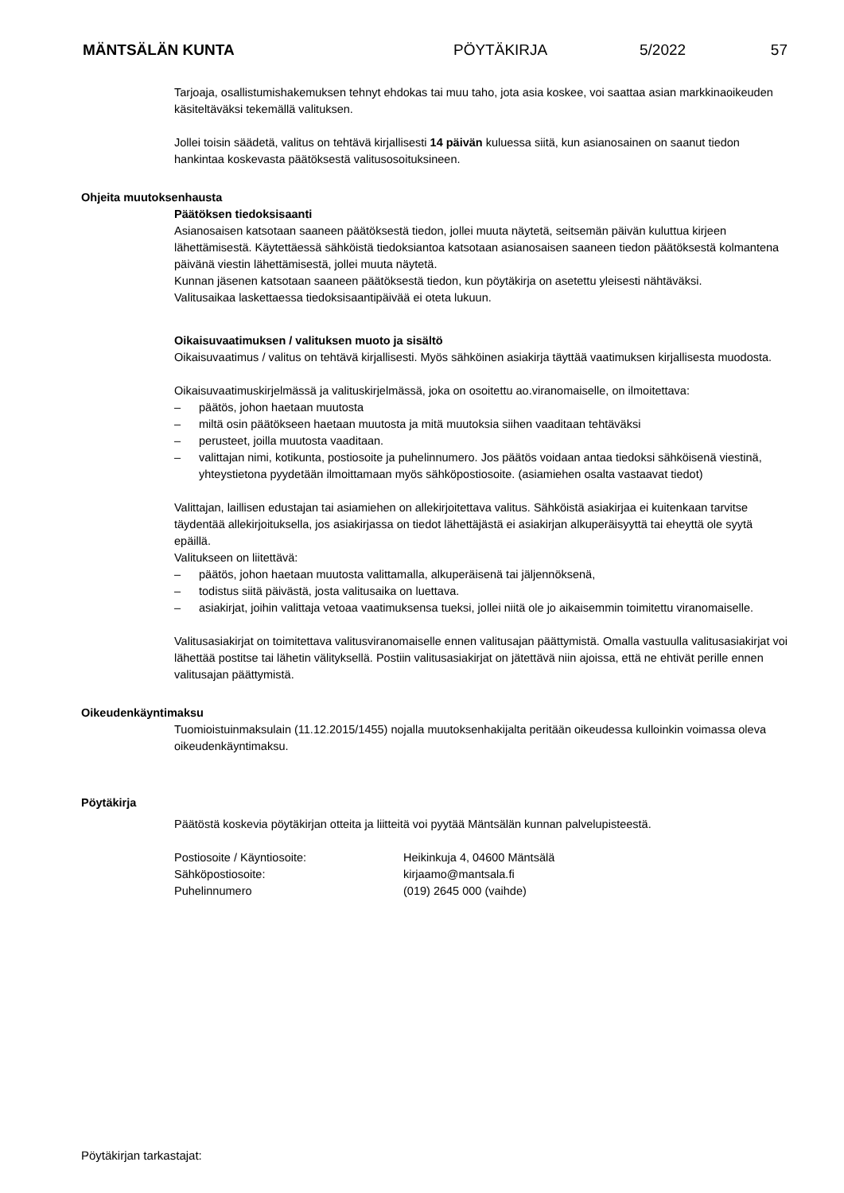MÄNTSÄLÄN KUNTA PÖYTÄKIRJA 5/2022 57
Tarjoaja, osallistumishakemuksen tehnyt ehdokas tai muu taho, jota asia koskee, voi saattaa asian markkinaoikeuden käsiteltäväksi tekemällä valituksen.
Jollei toisin säädetä, valitus on tehtävä kirjallisesti 14 päivän kuluessa siitä, kun asianosainen on saanut tiedon hankintaa koskevasta päätöksestä valitusosoituksineen.
Ohjeita muutoksenhausta
Päätöksen tiedoksisaanti
Asianosaisen katsotaan saaneen päätöksestä tiedon, jollei muuta näytetä, seitsemän päivän kuluttua kirjeen lähettämisestä. Käytettäessä sähköistä tiedoksiantoa katsotaan asianosaisen saaneen tiedon päätöksestä kolmantena päivänä viestin lähettämisestä, jollei muuta näytetä.
Kunnan jäsenen katsotaan saaneen päätöksestä tiedon, kun pöytäkirja on asetettu yleisesti nähtäväksi.
Valitusaikaa laskettaessa tiedoksisaantipäivää ei oteta lukuun.
Oikaisuvaatimuksen / valituksen muoto ja sisältö
Oikaisuvaatimus / valitus on tehtävä kirjallisesti. Myös sähköinen asiakirja täyttää vaatimuksen kirjallisesta muodosta.
Oikaisuvaatimuskirjelmässä ja valituskirjelmässä, joka on osoitettu ao.viranomaiselle, on ilmoitettava:
– päätös, johon haetaan muutosta
– miltä osin päätökseen haetaan muutosta ja mitä muutoksia siihen vaaditaan tehtäväksi
– perusteet, joilla muutosta vaaditaan.
– valittajan nimi, kotikunta, postiosoite ja puhelinnumero. Jos päätös voidaan antaa tiedoksi sähköisenä viestinä, yhteystietona pyydetään ilmoittamaan myös sähköpostiosoite. (asiamiehen osalta vastaavat tiedot)
Valittajan, laillisen edustajan tai asiamiehen on allekirjoitettava valitus. Sähköistä asiakirjaa ei kuitenkaan tarvitse täydentää allekirjoituksella, jos asiakirjassa on tiedot lähettäjästä ei asiakirjan alkuperäisyyttä tai eheyttä ole syytä epäillä.
Valitukseen on liitettävä:
– päätös, johon haetaan muutosta valittamalla, alkuperäisenä tai jäljennöksenä,
– todistus siitä päivästä, josta valitusaika on luettava.
– asiakirjat, joihin valittaja vetoaa vaatimuksensa tueksi, jollei niitä ole jo aikaisemmin toimitettu viranomaiselle.
Valitusasiakirjat on toimitettava valitusviranomaiselle ennen valitusajan päättymistä. Omalla vastuulla valitusasiakirjat voi lähettää postitse tai lähetin välityksellä. Postiin valitusasiakirjat on jätettävä niin ajoissa, että ne ehtivät perille ennen valitusajan päättymistä.
Oikeudenkäyntimaksu
Tuomioistuinmaksulain (11.12.2015/1455) nojalla muutoksenhakijalta peritään oikeudessa kulloinkin voimassa oleva oikeudenkäyntimaksu.
Pöytäkirja
Päätöstä koskevia pöytäkirjan otteita ja liitteitä voi pyytää Mäntsälän kunnan palvelupisteestä.
Postiosoite / Käyntiosoite: Heikinkuja 4, 04600 Mäntsälä
Sähköpostiosoite: kirjaamo@mantsala.fi
Puhelinnumero (019) 2645 000 (vaihde)
Pöytäkirjan tarkastajat: